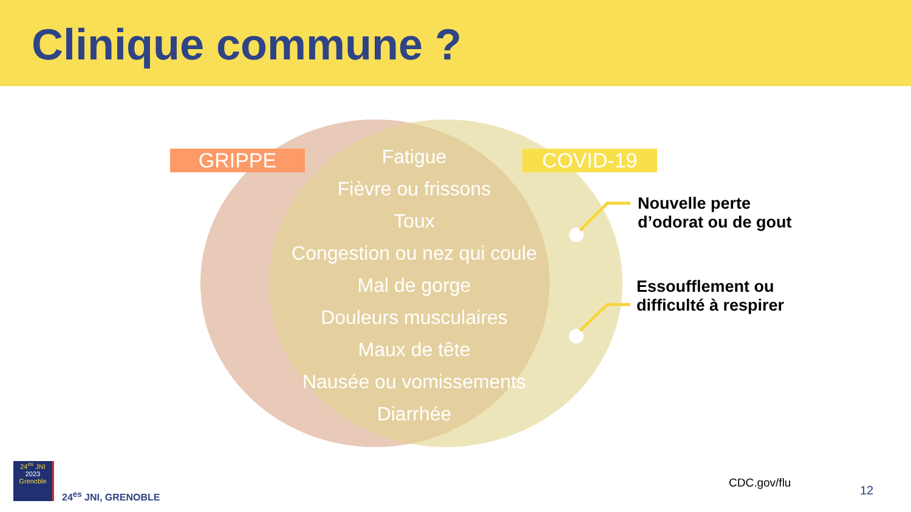Clinique commune ?
GRIPPE COVID-19
Fatigue
Fièvre ou frissons
Toux
Congestion ou nez qui coule
Mal de gorge
Douleurs musculaires
Maux de tête
Nausée ou vomissements
Diarrhée
Nouvelle perte
d’odorat ou de gout
Essoufflement ou
difficulté à respirer
24<sup>es</sup> JNI
2023
Grenoble
24<sup>es</sup> JNI, GRENOBLE
CDC.gov/flu
12